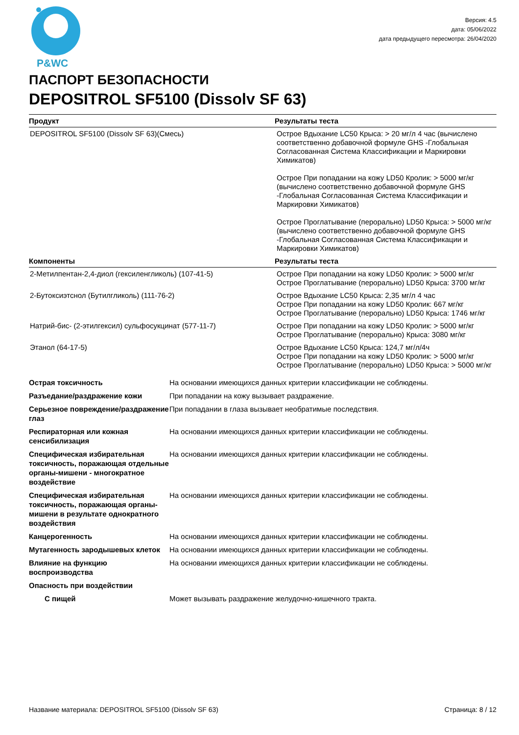P&WC
Версия: 4.5
дата: 05/06/2022
дата предыдущего пересмотра: 26/04/2020
ПАСПОРТ БЕЗОПАСНОСТИ
DEPOSITROL SF5100 (Dissolv SF 63)
| Продукт | Результаты теста |
| --- | --- |
| DEPOSITROL SF5100 (Dissolv SF 63)(Смесь) | Острое Вдыхание LC50 Крыса: > 20 мг/л 4 час (вычислено соответственно добавочной формуле GHS -Глобальная Согласованная Система Классификации и Маркировки Химикатов) Острое При попадании на кожу LD50 Кролик: > 5000 мг/кг (вычислено соответственно добавочной формуле GHS -Глобальная Согласованная Система Классификации и Маркировки Химикатов) Острое Проглатывание (перорально) LD50 Крыса: > 5000 мг/кг (вычислено соответственно добавочной формуле GHS -Глобальная Согласованная Система Классификации и Маркировки Химикатов) |
| Компоненты | Результаты теста |
| 2-Метилпентан-2,4-диол (гексиленгликоль) (107-41-5) | Острое При попадании на кожу LD50 Кролик: > 5000 мг/кг Острое Проглатывание (перорально) LD50 Крыса: 3700 мг/кг |
| 2-Бутоксиэтснол (Бутилгликоль) (111-76-2) | Острое Вдыхание LC50 Крыса: 2,35 мг/л 4 час Острое При попадании на кожу LD50 Кролик: 667 мг/кг Острое Проглатывание (перорально) LD50 Крыса: 1746 мг/кг |
| Натрий-бис- (2-этилгексил) сульфосукцинат (577-11-7) | Острое При попадании на кожу LD50 Кролик: > 5000 мг/кг Острое Проглатывание (перорально) Крыса: 3080 мг/кг |
| Этанол (64-17-5) | Острое Вдыхание LC50 Крыса: 124,7 мг/л/4ч Острое При попадании на кожу LD50 Кролик: > 5000 мг/кг Острое Проглатывание (перорально) LD50 Крыса: > 5000 мг/кг |
| Острая токсичность | На основании имеющихся данных критерии классификации не соблюдены. |
| Разъедание/раздражение кожи | При попадании на кожу вызывает раздражение. |
| Серьезное повреждение/раздражение глаз | При попадании в глаза вызывает необратимые последствия. |
| Респираторная или кожная сенсибилизация | На основании имеющихся данных критерии классификации не соблюдены. |
| Специфическая избирательная токсичность, поражающая отдельные органы-мишени - многократное воздействие | На основании имеющихся данных критерии классификации не соблюдены. |
| Специфическая избирательная токсичность, поражающая органы-мишени в результате однократного воздействия | На основании имеющихся данных критерии классификации не соблюдены. |
| Канцерогенность | На основании имеющихся данных критерии классификации не соблюдены. |
| Мутагенность зародышевых клеток | На основании имеющихся данных критерии классификации не соблюдены. |
| Влияние на функцию воспроизводства | На основании имеющихся данных критерии классификации не соблюдены. |
| Опасность при воздействии | |
| С пищей | Может вызывать раздражение желудочно-кишечного тракта. |
Название материала: DEPOSITROL SF5100 (Dissolv SF 63) Страница: 8 / 12